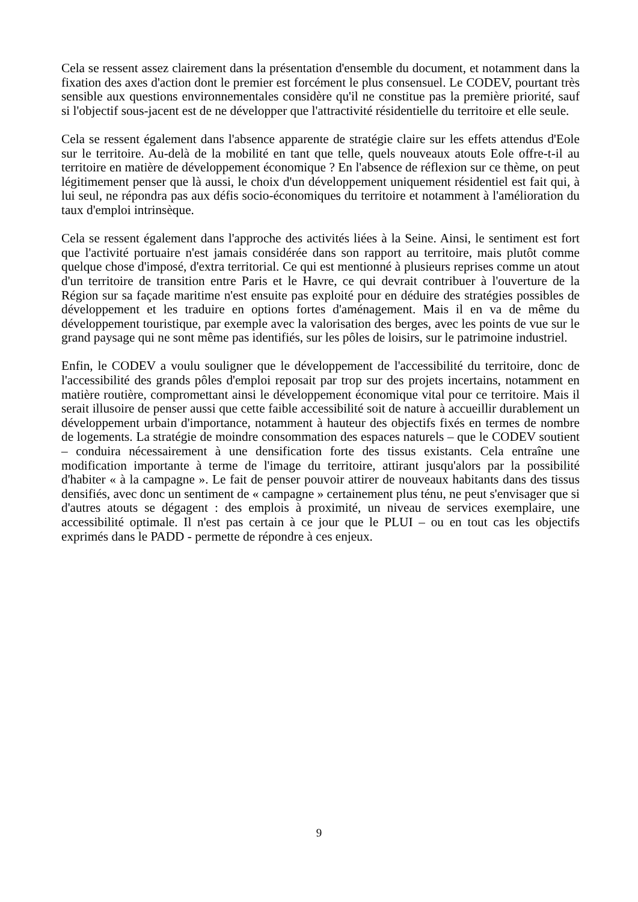Cela se ressent assez clairement dans la présentation d'ensemble du document, et notamment dans la fixation des axes d'action dont le premier est forcément le plus consensuel. Le CODEV, pourtant très sensible aux questions environnementales considère qu'il ne constitue pas la première priorité, sauf si l'objectif sous-jacent est de ne développer que l'attractivité résidentielle du territoire et elle seule.
Cela se ressent également dans l'absence apparente de stratégie claire sur les effets attendus d'Eole sur le territoire. Au-delà de la mobilité en tant que telle, quels nouveaux atouts Eole offre-t-il au territoire en matière de développement économique ? En l'absence de réflexion sur ce thème, on peut légitimement penser que là aussi, le choix d'un développement uniquement résidentiel est fait qui, à lui seul, ne répondra pas aux défis socio-économiques du territoire et notamment à l'amélioration du taux d'emploi intrinsèque.
Cela se ressent également dans l'approche des activités liées à la Seine. Ainsi, le sentiment est fort que l'activité portuaire n'est jamais considérée dans son rapport au territoire, mais plutôt comme quelque chose d'imposé, d'extra territorial. Ce qui est mentionné à plusieurs reprises comme un atout d'un territoire de transition entre Paris et le Havre, ce qui devrait contribuer à l'ouverture de la Région sur sa façade maritime n'est ensuite pas exploité pour en déduire des stratégies possibles de développement et les traduire en options fortes d'aménagement. Mais il en va de même du développement touristique, par exemple avec la valorisation des berges, avec les points de vue sur le grand paysage qui ne sont même pas identifiés, sur les pôles de loisirs, sur le patrimoine industriel.
Enfin, le CODEV a voulu souligner que le développement de l'accessibilité du territoire, donc de l'accessibilité des grands pôles d'emploi reposait par trop sur des projets incertains, notamment en matière routière, compromettant ainsi le développement économique vital pour ce territoire. Mais il serait illusoire de penser aussi que cette faible accessibilité soit de nature à accueillir durablement un développement urbain d'importance, notamment à hauteur des objectifs fixés en termes de nombre de logements. La stratégie de moindre consommation des espaces naturels – que le CODEV soutient – conduira nécessairement à une densification forte des tissus existants. Cela entraîne une modification importante à terme de l'image du territoire, attirant jusqu'alors par la possibilité d'habiter « à la campagne ». Le fait de penser pouvoir attirer de nouveaux habitants dans des tissus densifiés, avec donc un sentiment de « campagne » certainement plus ténu, ne peut s'envisager que si d'autres atouts se dégagent : des emplois à proximité, un niveau de services exemplaire, une accessibilité optimale. Il n'est pas certain à ce jour que le PLUI – ou en tout cas les objectifs exprimés dans le PADD - permette de répondre à ces enjeux.
9